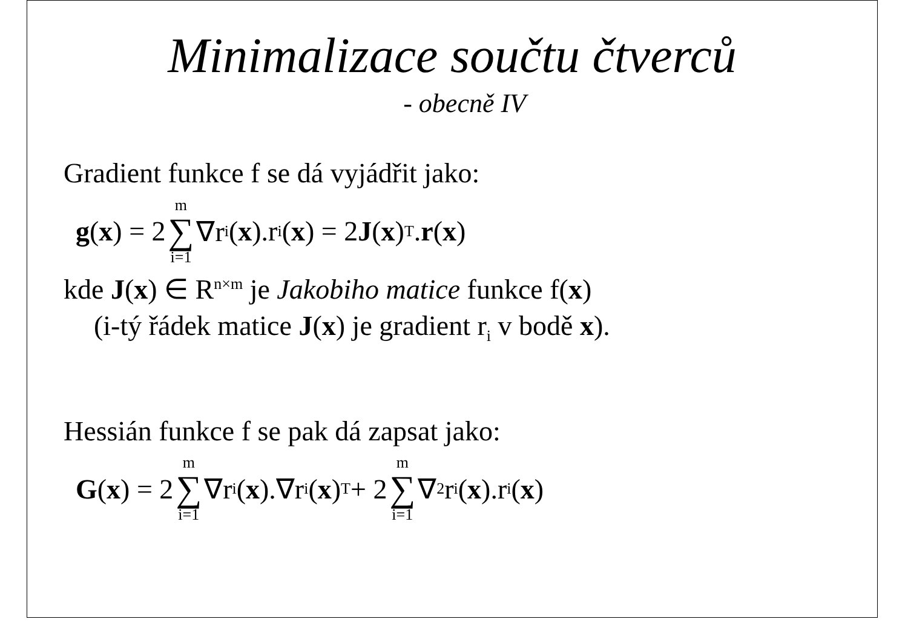Minimalizace součtu čtverců
- obecně IV
Gradient funkce f se dá vyjádřit jako:
g (x) = 2 m ∑ i=1 ∇r<sub>i</sub>(x).r<sub>i</sub>(x) = 2 J (x)<sup>T</sup>. r (x)
kde J(x) ∈ R<sup>n×m</sup> je Jakobiho matice funkce f(x)
(i-tý řádek matice J(x) je gradient r<sub>i</sub> v bodě x).
Hessián funkce f se pak dá zapsat jako:
G (x) = 2 m ∑ i=1 ∇r<sub>i</sub>(x).∇r<sub>i</sub>(x)<sup>T</sup> + 2 m ∑ i=1 ∇<sup>2</sup>r<sub>i</sub>(x).r<sub>i</sub>(x)